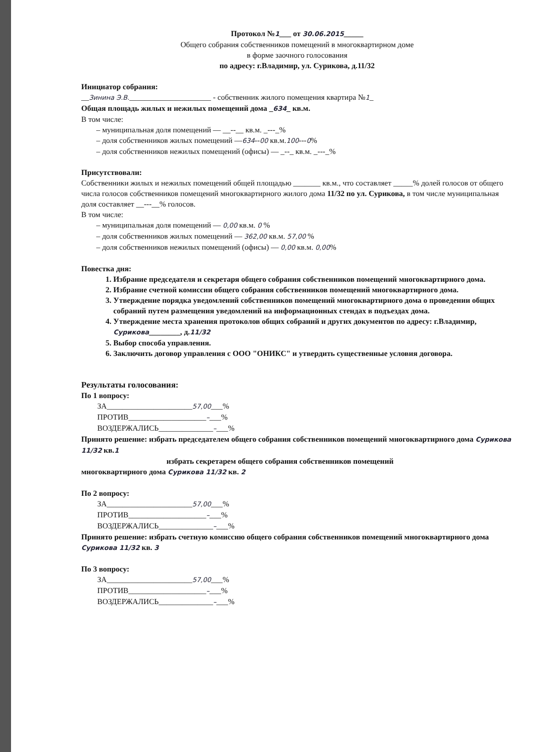Протокол №1___ от 30.06.2015_____
Общего собрания собственников помещений в многоквартирном доме
в форме заочного голосования
по адресу: г.Владимир, ул. Сурикова, д.11/32
Инициатор собрания:
__Зинина Э.В._____________________ - собственник жилого помещения квартира №1_
Общая площадь жилых и нежилых помещений дома _634_ кв.м.
В том числе:
– муниципальная доля помещений — __--__ кв.м. _---_%
– доля собственников жилых помещений —634--00 кв.м.100---0%
– доля собственников нежилых помещений (офисы) — _--_ кв.м. _---_%
Присутствовали:
Собственники жилых и нежилых помещений общей площадью _______ кв.м., что составляет _____% долей голосов от общего числа голосов собственников помещений многоквартирного жилого дома 11/32 по ул. Сурикова, в том числе муниципальная доля составляет __---__% голосов.
В том числе:
– муниципальная доля помещений — 0,00 кв.м. 0 %
– доля собственников жилых помещений — 362,00 кв.м. 57,00 %
– доля собственников нежилых помещений (офисы) — 0,00 кв.м. 0,00%
Повестка дня:
1. Избрание председателя и секретаря общего собрания собственников помещений многоквартирного дома.
2. Избрание счетной комиссии общего собрания собственников помещений многоквартирного дома.
3. Утверждение порядка уведомлений собственников помещений многоквартирного дома о проведении общих собраний путем размещения уведомлений на информационных стендах в подъездах дома.
4. Утверждение места хранения протоколов общих собраний и других документов по адресу: г.Владимир, Сурикова________, д.11/32
5. Выбор способа управления.
6. Заключить договор управления с ООО "ОНИКС" и утвердить существенные условия договора.
Результаты голосования:
По 1 вопросу:
ЗА______________________57,00___%
ПРОТИВ____________________–___%
ВОЗДЕРЖАЛИСЬ______________–___%
Принято решение: избрать председателем общего собрания собственников помещений многоквартирного дома Сурикова 11/32 кв.1
избрать секретарем общего собрания собственников помещений
многоквартирного дома Сурикова 11/32 кв. 2
По 2 вопросу:
ЗА______________________57,00___%
ПРОТИВ____________________–___%
ВОЗДЕРЖАЛИСЬ______________–___%
Принято решение: избрать счетную комиссию общего собрания собственников помещений многоквартирного дома Сурикова 11/32 кв. 3
По 3 вопросу:
ЗА______________________57,00___%
ПРОТИВ____________________–___%
ВОЗДЕРЖАЛИСЬ______________–___%